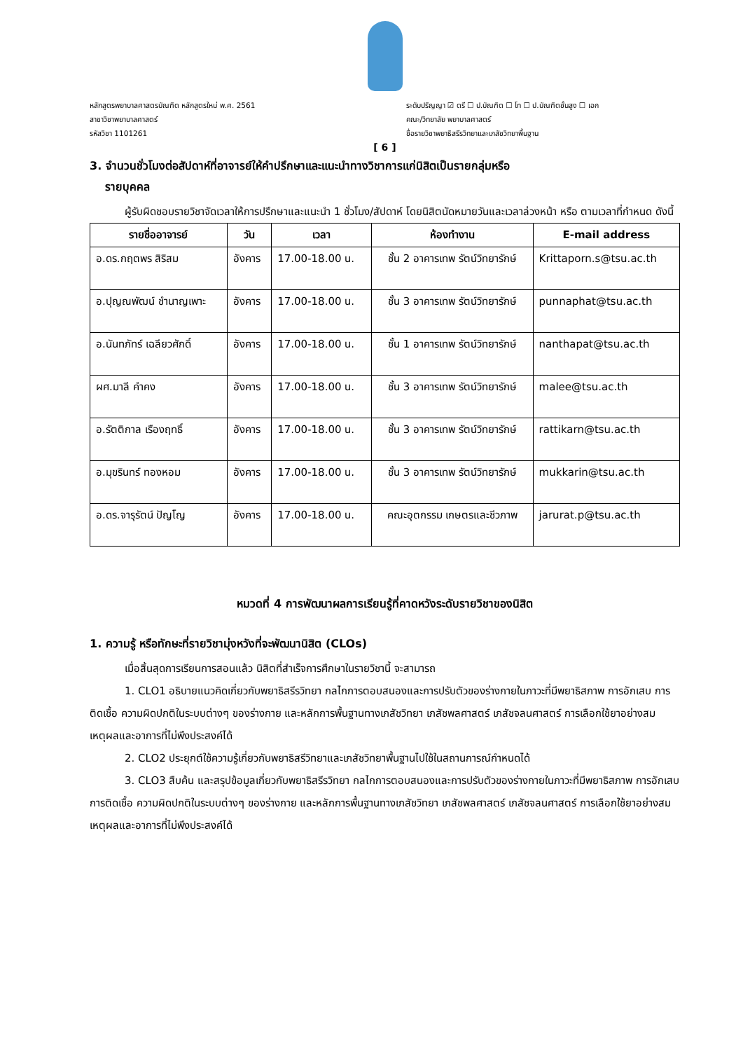หลักสูตรพยาบาลศาสตรบัณฑิต หลักสูตรใหม่ พ.ศ. 2561
สาขาวิชาพยาบาลศาสตร์
รหัสวิชา 1101261
ระดับปริญญา ☑ ตรี ☐ ป.บัณฑิต ☐ โท ☐ ป.บัณฑิตชั้นสูง ☐ เอก
คณะ/วิทยาลัย พยาบาลศาสตร์
ชื่อรายวิชาพยาธิสรีรวิทยาและเภสัชวิทยาพื้นฐาน
[ 6 ]
3. จำนวนชั่วโมงต่อสัปดาห์ที่อาจารย์ให้คำปรึกษาและแนะนำทางวิชาการแก่นิสิตเป็นรายกลุ่มหรือ
รายบุคคล
ผู้รับผิดชอบรายวิชาจัดเวลาให้การปรึกษาและแนะนำ 1 ชั่วโมง/สัปดาห์ โดยนิสิตนัดหมายวันและเวลาล่วงหน้า หรือ ตามเวลาที่กำหนด ดังนี้
| รายชื่ออาจารย์ | วัน | เวลา | ห้องทำงาน | E-mail address |
| --- | --- | --- | --- | --- |
| อ.ดร.กฤตพร สิริสม | อังคาร | 17.00-18.00 น. | ชั้น 2 อาคารเทพ รัตน์วิทยารักษ์ | Krittaporn.s@tsu.ac.th |
| อ.ปุญณพัฒน์ ชำนาญเพาะ | อังคาร | 17.00-18.00 น. | ชั้น 3 อาคารเทพ รัตน์วิทยารักษ์ | punnaphat@tsu.ac.th |
| อ.นันทภัทร์ เฉลียวศักดิ์ | อังคาร | 17.00-18.00 น. | ชั้น 1 อาคารเทพ รัตน์วิทยารักษ์ | nanthapat@tsu.ac.th |
| ผศ.มาลี คำคง | อังคาร | 17.00-18.00 น. | ชั้น 3 อาคารเทพ รัตน์วิทยารักษ์ | malee@tsu.ac.th |
| อ.รัตติกาล เรืองฤทธิ์ | อังคาร | 17.00-18.00 น. | ชั้น 3 อาคารเทพ รัตน์วิทยารักษ์ | rattikarn@tsu.ac.th |
| อ.มุขรินทร์ ทองหอม | อังคาร | 17.00-18.00 น. | ชั้น 3 อาคารเทพ รัตน์วิทยารักษ์ | mukkarin@tsu.ac.th |
| อ.ดร.จารุรัตน์ ปัญโญ | อังคาร | 17.00-18.00 น. | คณะอุตกรรม เกษตรและชีวภาพ | jarurat.p@tsu.ac.th |
หมวดที่ 4 การพัฒนาผลการเรียนรู้ที่คาดหวังระดับรายวิชาของนิสิต
1. ความรู้ หรือทักษะที่รายวิชามุ่งหวังที่จะพัฒนานิสิต (CLOs)
เมื่อสิ้นสุดการเรียนการสอนแล้ว นิสิตที่สำเร็จการศึกษาในรายวิชานี้ จะสามารถ
1. CLO1 อธิบายแนวคิดเกี่ยวกับพยาธิสรีรวิทยา กลไกการตอบสนองและการปรับตัวของร่างกายในภาวะที่มีพยาธิสภาพ การอักเสบ การติดเชื้อ ความผิดปกติในระบบต่างๆ ของร่างกาย และหลักการพื้นฐานทางเภสัชวิทยา เภสัชพลศาสตร์ เภสัชจลนศาสตร์ การเลือกใช้ยาอย่างสมเหตุผลและอาการที่ไม่พึงประสงค์ได้
2. CLO2 ประยุกต์ใช้ความรู้เกี่ยวกับพยาธิสรีวิทยาและเภสัชวิทยาพื้นฐานไปใช้ในสถานการณ์กำหนดได้
3. CLO3 สืบค้น และสรุปข้อมูลเกี่ยวกับพยาธิสรีรวิทยา กลไกการตอบสนองและการปรับตัวของร่างกายในภาวะที่มีพยาธิสภาพ การอักเสบ การติดเชื้อ ความผิดปกติในระบบต่างๆ ของร่างกาย และหลักการพื้นฐานทางเภสัชวิทยา เภสัชพลศาสตร์ เภสัชจลนศาสตร์ การเลือกใช้ยาอย่างสมเหตุผลและอาการที่ไม่พึงประสงค์ได้